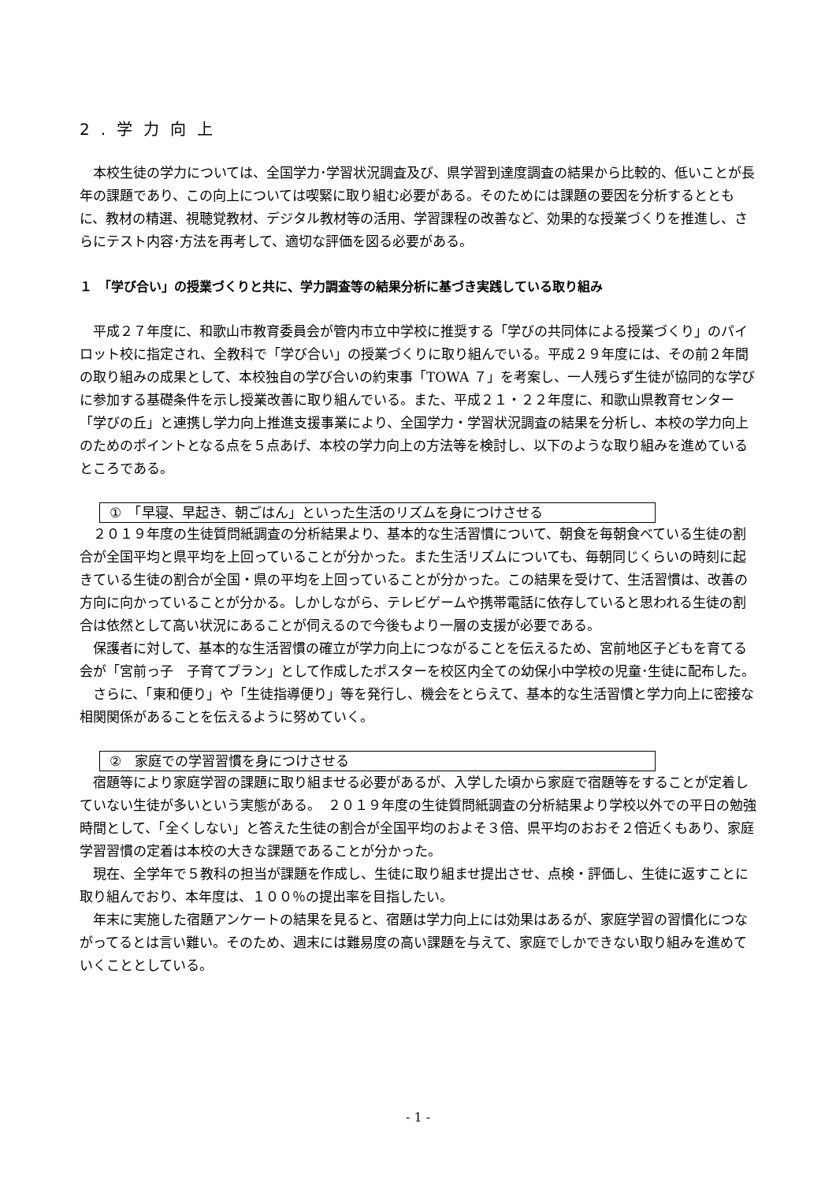2.学力向上
本校生徒の学力については、全国学力･学習状況調査及び、県学習到達度調査の結果から比較的、低いことが長年の課題であり、この向上については喫緊に取り組む必要がある。そのためには課題の要因を分析するとともに、教材の精選、視聴覚教材、デジタル教材等の活用、学習課程の改善など、効果的な授業づくりを推進し、さらにテスト内容･方法を再考して、適切な評価を図る必要がある。
１　「学び合い」の授業づくりと共に、学力調査等の結果分析に基づき実践している取り組み
平成２７年度に、和歌山市教育委員会が管内市立中学校に推奨する「学びの共同体による授業づくり」のパイロット校に指定され、全教科で「学び合い」の授業づくりに取り組んでいる。平成２９年度には、その前２年間の取り組みの成果として、本校独自の学び合いの約束事「TOWA ７」を考案し、一人残らず生徒が協同的な学びに参加する基礎条件を示し授業改善に取り組んでいる。また、平成２１・２２年度に、和歌山県教育センター「学びの丘」と連携し学力向上推進支援事業により、全国学力・学習状況調査の結果を分析し、本校の学力向上のためのポイントとなる点を５点あげ、本校の学力向上の方法等を検討し、以下のような取り組みを進めているところである。
①　「早寝、早起き、朝ごはん」といった生活のリズムを身につけさせる
２０１９年度の生徒質問紙調査の分析結果より、基本的な生活習慣について、朝食を毎朝食べている生徒の割合が全国平均と県平均を上回っていることが分かった。また生活リズムについても、毎朝同じくらいの時刻に起きている生徒の割合が全国・県の平均を上回っていることが分かった。この結果を受けて、生活習慣は、改善の方向に向かっていることが分かる。しかしながら、テレビゲームや携帯電話に依存していると思われる生徒の割合は依然として高い状況にあることが伺えるので今後もより一層の支援が必要である。
保護者に対して、基本的な生活習慣の確立が学力向上につながることを伝えるため、宮前地区子どもを育てる会が「宮前っ子　子育てプラン」として作成したポスターを校区内全ての幼保小中学校の児童･生徒に配布した。
さらに、「東和便り」や「生徒指導便り」等を発行し、機会をとらえて、基本的な生活習慣と学力向上に密接な相関関係があることを伝えるように努めていく。
②　家庭での学習習慣を身につけさせる
宿題等により家庭学習の課題に取り組ませる必要があるが、入学した頃から家庭で宿題等をすることが定着していない生徒が多いという実態がある。　２０１９年度の生徒質問紙調査の分析結果より学校以外での平日の勉強時間として、「全くしない」と答えた生徒の割合が全国平均のおよそ３倍、県平均のおおそ２倍近くもあり、家庭学習習慣の定着は本校の大きな課題であることが分かった。
現在、全学年で５教科の担当が課題を作成し、生徒に取り組ませ提出させ、点検・評価し、生徒に返すことに取り組んでおり、本年度は、１００％の提出率を目指したい。
年末に実施した宿題アンケートの結果を見ると、宿題は学力向上には効果はあるが、家庭学習の習慣化につながってるとは言い難い。そのため、週末には難易度の高い課題を与えて、家庭でしかできない取り組みを進めていくこととしている。
- 1 -